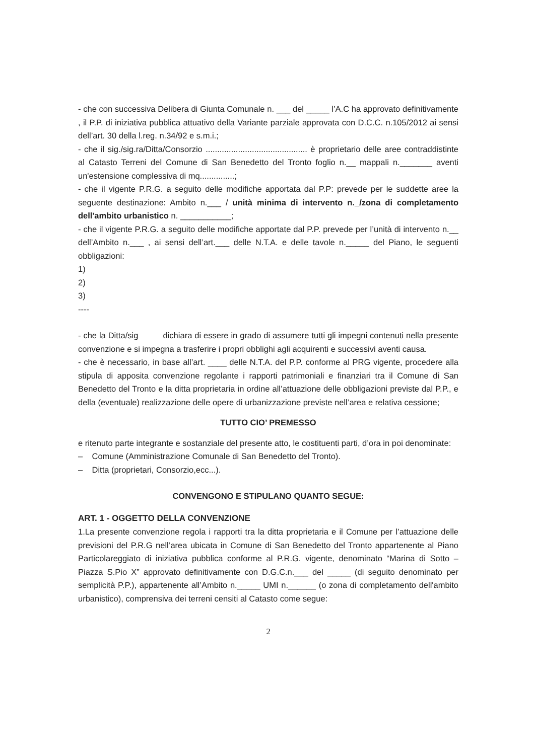- che con successiva Delibera di Giunta Comunale n. ___ del _____ l’A.C ha approvato definitivamente , il P.P. di iniziativa pubblica attuativo della Variante parziale approvata con D.C.C. n.105/2012 ai sensi dell’art. 30 della l.reg. n.34/92 e s.m.i.;
- che il sig./sig.ra/Ditta/Consorzio ............................................ è proprietario delle aree contraddistinte al Catasto Terreni del Comune di San Benedetto del Tronto foglio n.__ mappali n._______ aventi un'estensione complessiva di mq...............;
- che il vigente P.R.G. a seguito delle modifiche apportata dal P.P: prevede per le suddette aree la seguente destinazione: Ambito n.___ / unità minima di intervento n._/zona di completamento dell'ambito urbanistico n. ___________;
- che il vigente P.R.G. a seguito delle modifiche apportate dal P.P. prevede per l’unità di intervento n.__ dell’Ambito n.___ , ai sensi dell’art.___ delle N.T.A. e delle tavole n._____ del Piano, le seguenti obbligazioni:
1)
2)
3)
----
- che la Ditta/sig dichiara di essere in grado di assumere tutti gli impegni contenuti nella presente convenzione e si impegna a trasferire i propri obblighi agli acquirenti e successivi aventi causa.
- che è necessario, in base all’art. ____ delle N.T.A. del P.P. conforme al PRG vigente, procedere alla stipula di apposita convenzione regolante i rapporti patrimoniali e finanziari tra il Comune di San Benedetto del Tronto e la ditta proprietaria in ordine all’attuazione delle obbligazioni previste dal P.P., e della (eventuale) realizzazione delle opere di urbanizzazione previste nell’area e relativa cessione;
TUTTO CIO’ PREMESSO
e ritenuto parte integrante e sostanziale del presente atto, le costituenti parti, d’ora in poi denominate:
– Comune (Amministrazione Comunale di San Benedetto del Tronto).
– Ditta (proprietari, Consorzio,ecc...).
CONVENGONO E STIPULANO QUANTO SEGUE:
ART. 1 - OGGETTO DELLA CONVENZIONE
1.La presente convenzione regola i rapporti tra la ditta proprietaria e il Comune per l’attuazione delle previsioni del P.R.G nell’area ubicata in Comune di San Benedetto del Tronto appartenente al Piano Particolareggiato di iniziativa pubblica conforme al P.R.G. vigente, denominato “Marina di Sotto – Piazza S.Pio X” approvato definitivamente con D.G.C.n.___ del _____ (di seguito denominato per semplicità P.P.), appartenente all’Ambito n._____ UMI n.______ (o zona di completamento dell'ambito urbanistico), comprensiva dei terreni censiti al Catasto come segue:
2